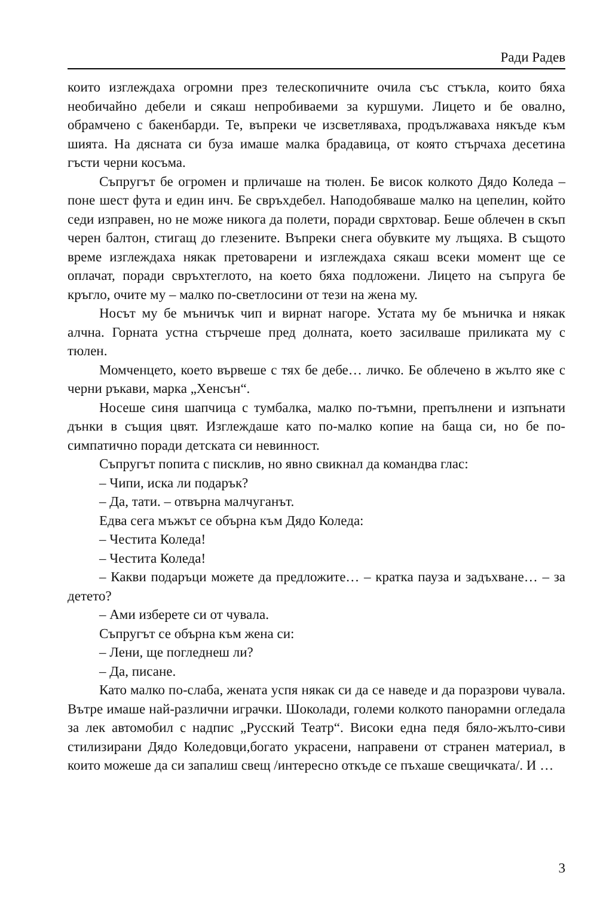Ради Радев
които изглеждаха огромни през телескопичните очила със стъкла, които бяха необичайно дебели и сякаш непробиваеми за куршуми. Лицето и бе овално, обрамчено с бакенбарди. Те, въпреки че изсветляваха, продължаваха някъде към шията. На дясната си буза имаше малка брадавица, от която стърчаха десетина гъсти черни косъма.
Съпругът бе огромен и прличаше на тюлен. Бе висок колкото Дядо Коледа – поне шест фута и един инч. Бе свръхдебел. Наподобяваше малко на цепелин, който седи изправен, но не може никога да полети, поради сврхтовар. Беше облечен в скъп черен балтон, стигащ до глезените. Въпреки снега обувките му лъщяха. В същото време изглеждаха някак претоварени и изглеждаха сякаш всеки момент ще се оплачат, поради свръхтеглото, на което бяха подложени. Лицето на съпруга бе кръгло, очите му – малко по-светлосини от тези на жена му.
Носът му бе мъничък чип и вирнат нагоре. Устата му бе мъничка и някак алчна. Горната устна стърчеше пред долната, което засилваше приликата му с тюлен.
Момченцето, което вървеше с тях бе дебе… личко. Бе облечено в жълто яке с черни ръкави, марка „Хенсън“.
Носеше синя шапчица с тумбалка, малко по-тъмни, препълнени и изпънати дънки в същия цвят. Изглеждаше като по-малко копие на баща си, но бе по-симпатично поради детската си невинност.
Съпругът попита с писклив, но явно свикнал да командва глас:
– Чипи, иска ли подарък?
– Да, тати. – отвърна малчуганът.
Едва сега мъжът се обърна към Дядо Коледа:
– Честита Коледа!
– Честита Коледа!
– Какви подаръци можете да предложите… – кратка пауза и задъхване… – за детето?
– Ами изберете си от чувала.
Съпругът се обърна към жена си:
– Лени, ще погледнеш ли?
– Да, писане.
Като малко по-слаба, жената успя някак си да се наведе и да поразрови чувала. Вътре имаше най-различни играчки. Шоколади, големи колкото панорамни огледала за лек автомобил с надпис „Русский Театр“. Високи една педя бяло-жълто-сиви стилизирани Дядо Коледовци,богато украсени, направени от странен материал, в които можеше да си запалиш свещ /интересно откъде се пъхаше свещичката/. И …
3